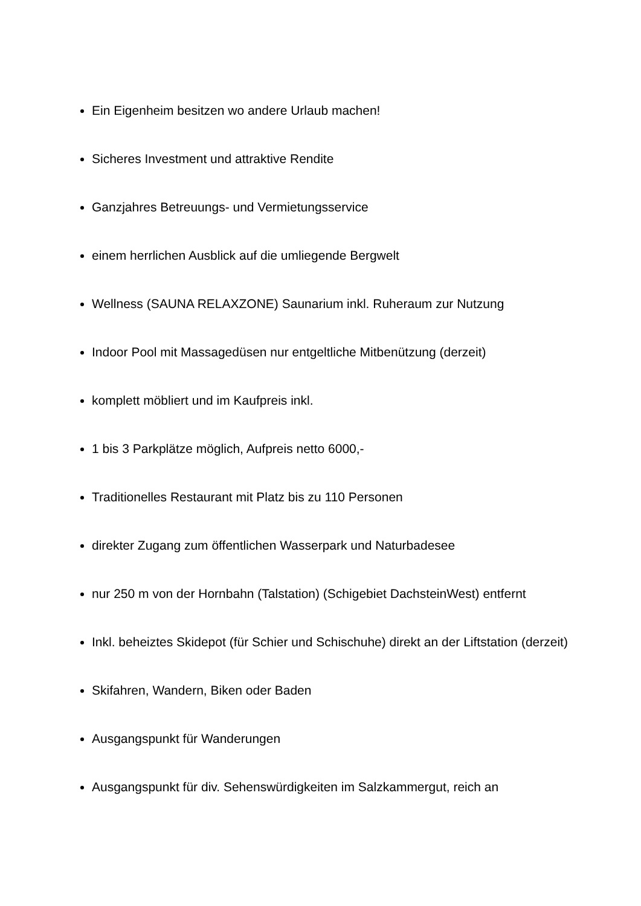Ein Eigenheim besitzen wo andere Urlaub machen!
Sicheres Investment und attraktive Rendite
Ganzjahres Betreuungs- und Vermietungsservice
einem herrlichen Ausblick auf die umliegende Bergwelt
Wellness (SAUNA RELAXZONE) Saunarium inkl. Ruheraum zur Nutzung
Indoor Pool mit Massagedüsen nur entgeltliche Mitbenützung (derzeit)
komplett möbliert und im Kaufpreis inkl.
1 bis 3 Parkplätze möglich, Aufpreis netto 6000,-
Traditionelles Restaurant mit Platz bis zu 110 Personen
direkter Zugang zum öffentlichen Wasserpark und Naturbadesee
nur 250 m von der Hornbahn (Talstation) (Schigebiet DachsteinWest) entfernt
Inkl. beheiztes Skidepot (für Schier und Schischuhe) direkt an der Liftstation (derzeit)
Skifahren, Wandern, Biken oder Baden
Ausgangspunkt für Wanderungen
Ausgangspunkt für div. Sehenswürdigkeiten im Salzkammergut, reich an